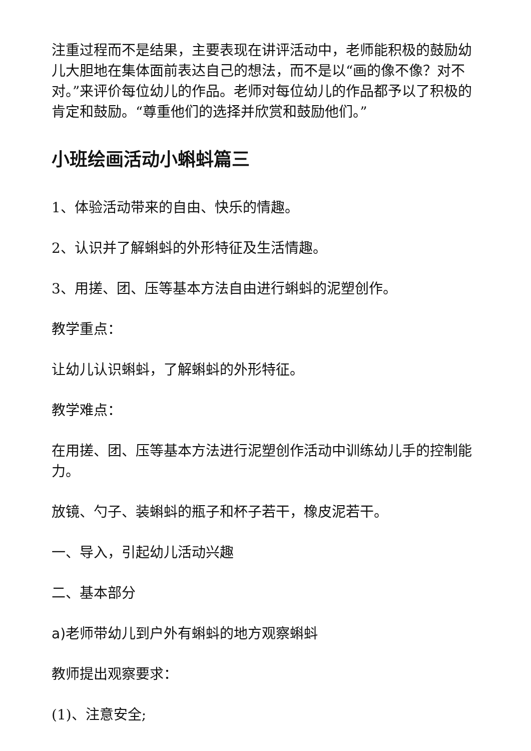注重过程而不是结果，主要表现在讲评活动中，老师能积极的鼓励幼儿大胆地在集体面前表达自己的想法，而不是以“画的像不像？对不对。”来评价每位幼儿的作品。老师对每位幼儿的作品都予以了积极的肯定和鼓励。“尊重他们的选择并欣赏和鼓励他们。”
小班绘画活动小蝌蚪篇三
1、体验活动带来的自由、快乐的情趣。
2、认识并了解蝌蚪的外形特征及生活情趣。
3、用搓、团、压等基本方法自由进行蝌蚪的泥塑创作。
教学重点：
让幼儿认识蝌蚪，了解蝌蚪的外形特征。
教学难点：
在用搓、团、压等基本方法进行泥塑创作活动中训练幼儿手的控制能力。
放镜、勺子、装蝌蚪的瓶子和杯子若干，橡皮泥若干。
一、导入，引起幼儿活动兴趣
二、基本部分
a) 老师带幼儿到户外有蝌蚪的地方观察蝌蚪
教师提出观察要求：
(1)、注意安全;